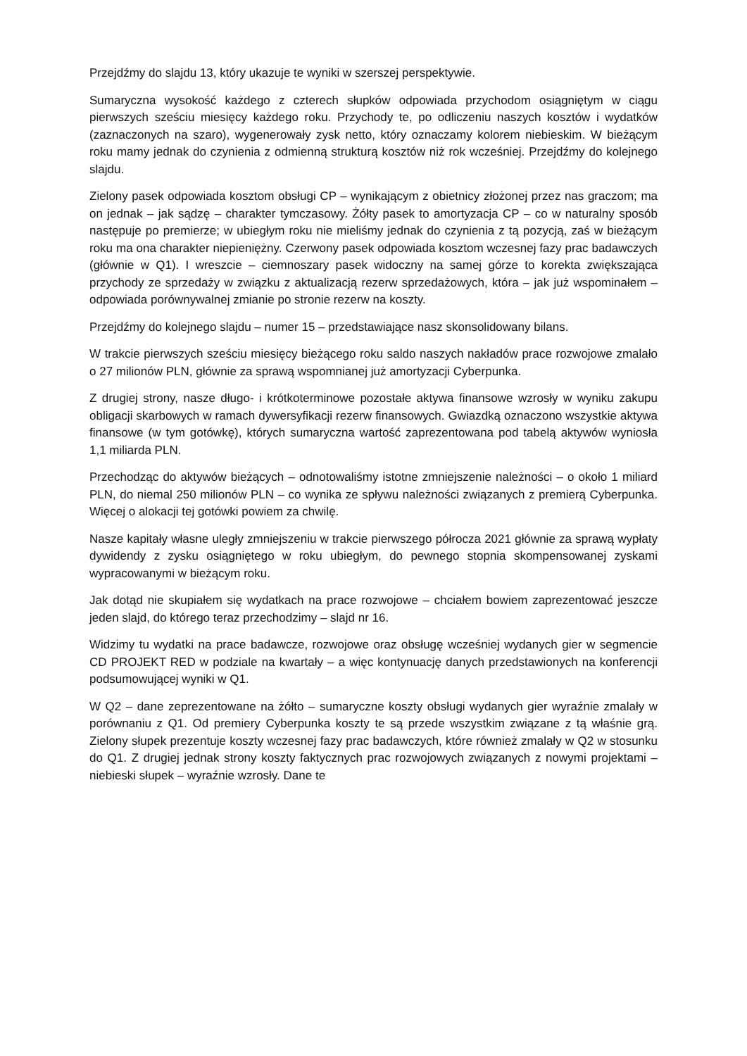Przejdźmy do slajdu 13, który ukazuje te wyniki w szerszej perspektywie.
Sumaryczna wysokość każdego z czterech słupków odpowiada przychodom osiągniętym w ciągu pierwszych sześciu miesięcy każdego roku. Przychody te, po odliczeniu naszych kosztów i wydatków (zaznaczonych na szaro), wygenerowały zysk netto, który oznaczamy kolorem niebieskim. W bieżącym roku mamy jednak do czynienia z odmienną strukturą kosztów niż rok wcześniej. Przejdźmy do kolejnego slajdu.
Zielony pasek odpowiada kosztom obsługi CP – wynikającym z obietnicy złożonej przez nas graczom; ma on jednak – jak sądzę – charakter tymczasowy. Żółty pasek to amortyzacja CP – co w naturalny sposób następuje po premierze; w ubiegłym roku nie mieliśmy jednak do czynienia z tą pozycją, zaś w bieżącym roku ma ona charakter niepieniężny. Czerwony pasek odpowiada kosztom wczesnej fazy prac badawczych (głównie w Q1). I wreszcie – ciemnoszary pasek widoczny na samej górze to korekta zwiększająca przychody ze sprzedaży w związku z aktualizacją rezerw sprzedażowych, która – jak już wspominałem – odpowiada porównywalnej zmianie po stronie rezerw na koszty.
Przejdźmy do kolejnego slajdu – numer 15 – przedstawiające nasz skonsolidowany bilans.
W trakcie pierwszych sześciu miesięcy bieżącego roku saldo naszych nakładów prace rozwojowe zmalało o 27 milionów PLN, głównie za sprawą wspomnianej już amortyzacji Cyberpunka.
Z drugiej strony, nasze długo- i krótkoterminowe pozostałe aktywa finansowe wzrosły w wyniku zakupu obligacji skarbowych w ramach dywersyfikacji rezerw finansowych. Gwiazdką oznaczono wszystkie aktywa finansowe (w tym gotówkę), których sumaryczna wartość zaprezentowana pod tabelą aktywów wyniosła 1,1 miliarda PLN.
Przechodząc do aktywów bieżących – odnotowaliśmy istotne zmniejszenie należności – o około 1 miliard PLN, do niemal 250 milionów PLN – co wynika ze spływu należności związanych z premierą Cyberpunka. Więcej o alokacji tej gotówki powiem za chwilę.
Nasze kapitały własne uległy zmniejszeniu w trakcie pierwszego półrocza 2021 głównie za sprawą wypłaty dywidendy z zysku osiągniętego w roku ubiegłym, do pewnego stopnia skompensowanej zyskami wypracowanymi w bieżącym roku.
Jak dotąd nie skupiałem się wydatkach na prace rozwojowe – chciałem bowiem zaprezentować jeszcze jeden slajd, do którego teraz przechodzimy – slajd nr 16.
Widzimy tu wydatki na prace badawcze, rozwojowe oraz obsługę wcześniej wydanych gier w segmencie CD PROJEKT RED w podziale na kwartały – a więc kontynuację danych przedstawionych na konferencji podsumowującej wyniki w Q1.
W Q2 – dane zeprezentowane na żółto – sumaryczne koszty obsługi wydanych gier wyraźnie zmalały w porównaniu z Q1. Od premiery Cyberpunka koszty te są przede wszystkim związane z tą właśnie grą. Zielony słupek prezentuje koszty wczesnej fazy prac badawczych, które również zmalały w Q2 w stosunku do Q1. Z drugiej jednak strony koszty faktycznych prac rozwojowych związanych z nowymi projektami – niebieski słupek – wyraźnie wzrosły. Dane te